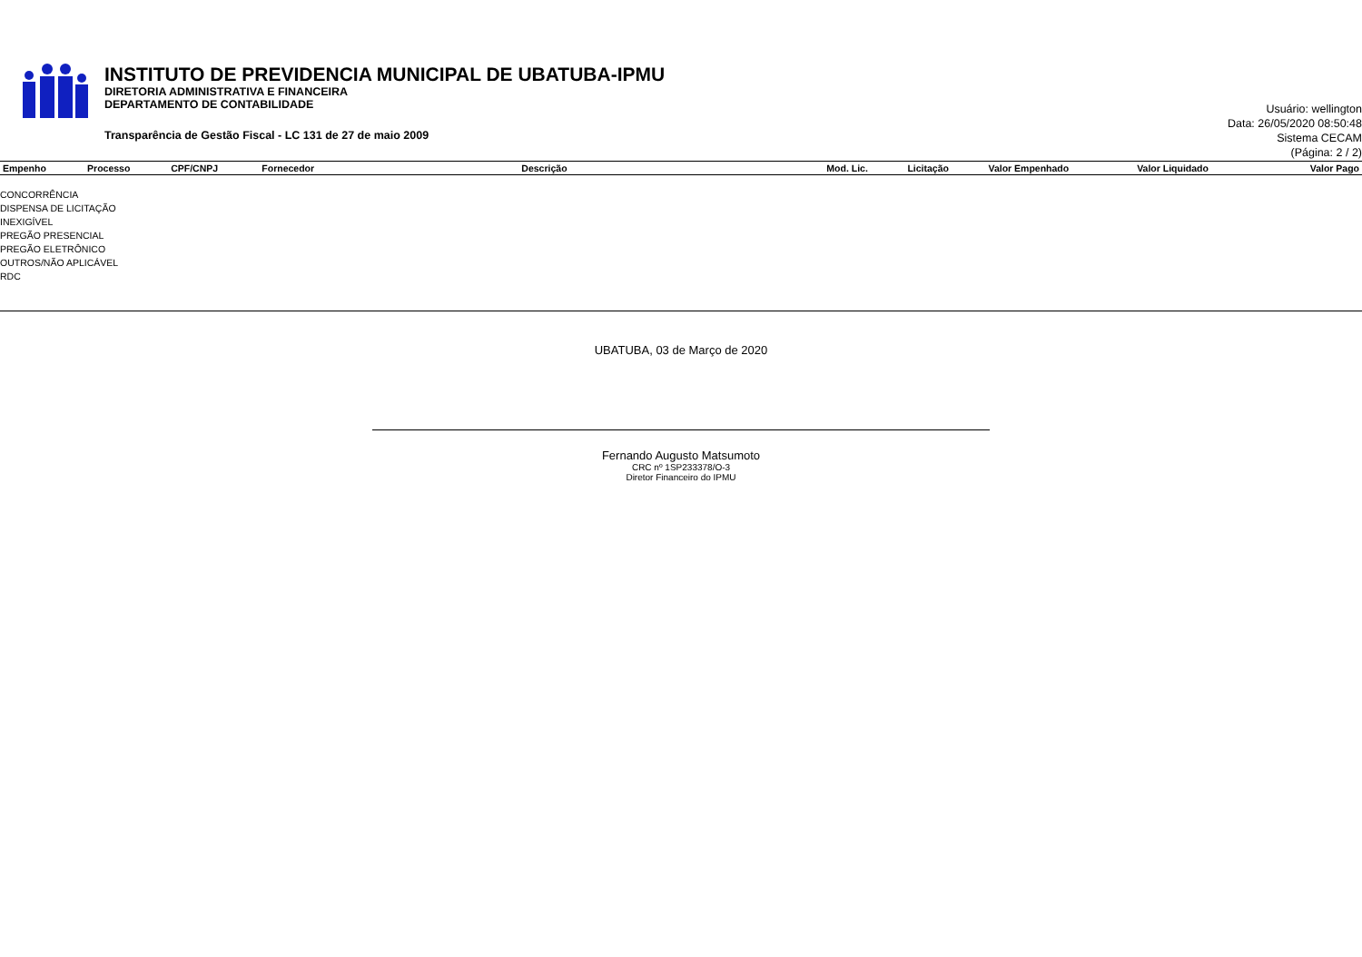INSTITUTO DE PREVIDENCIA MUNICIPAL DE UBATUBA-IPMU
DIRETORIA ADMINISTRATIVA E FINANCEIRA
DEPARTAMENTO DE CONTABILIDADE
Transparência de Gestão Fiscal - LC 131 de 27 de maio 2009
Usuário: wellington
Data: 26/05/2020 08:50:48
Sistema CECAM
(Página: 2 / 2)
| Empenho | Processo | CPF/CNPJ | Fornecedor | Descrição | Mod. Lic. | Licitação | Valor Empenhado | Valor Liquidado | Valor Pago |
| --- | --- | --- | --- | --- | --- | --- | --- | --- | --- |
CONCORRÊNCIA
DISPENSA DE LICITAÇÃO
INEXIGÍVEL
PREGÃO PRESENCIAL
PREGÃO ELETRÔNICO
OUTROS/NÃO APLICÁVEL
RDC
UBATUBA, 03 de Março de 2020
Fernando Augusto Matsumoto
CRC nº 1SP233378/O-3
Diretor Financeiro do IPMU